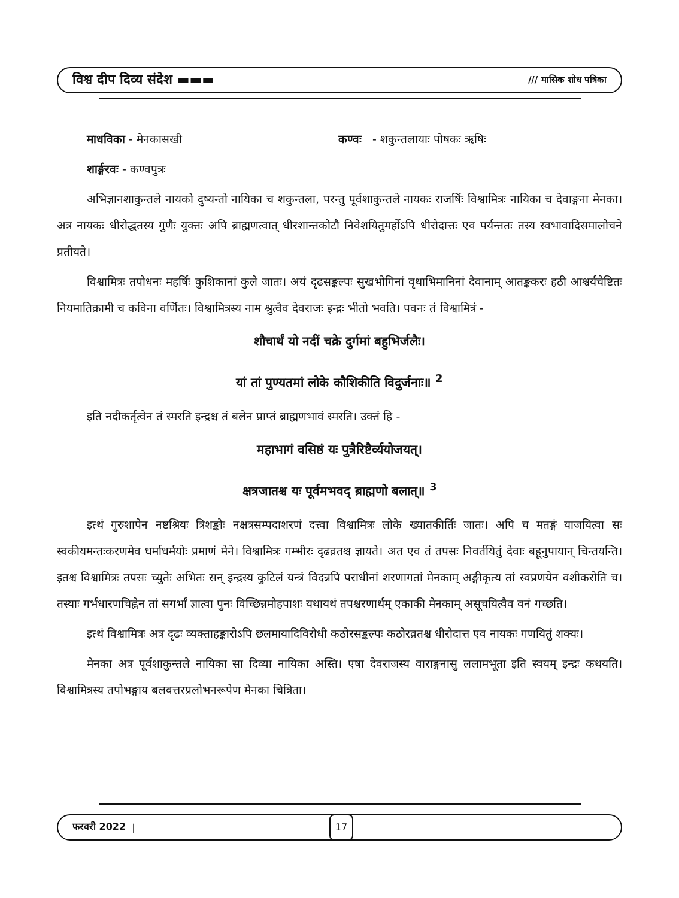विश्व दीप दिव्य संदेश ▬▬▬ /// मासिक शोध पत्रिका
माधविका - मेनकासखी कण्वः - शकुन्तलायाः पोषकः ऋषिः
शार्ङ्गरवः - कण्वपुत्रः
अभिज्ञानशाकुन्तले नायको दुष्यन्तो नायिका च शकुन्तला, परन्तु पूर्वशाकुन्तले नायकः राजर्षिः विश्वामित्रः नायिका च देवाङ्गना मेनका। अत्र नायकः धीरोद्धतस्य गुणैः युक्तः अपि ब्राह्मणत्वात् धीरशान्तकोटौ निवेशयितुमर्होऽपि धीरोदात्तः एव पर्यन्ततः तस्य स्वभावादिसमालोचने प्रतीयते।
विश्वामित्रः तपोधनः महर्षिः कुशिकानां कुले जातः। अयं दृढसङ्कल्पः सुखभोगिनां वृथाभिमानिनां देवानाम् आतङ्ककरः हठी आश्चर्यचेष्टितः नियमातिक्रामी च कविना वर्णितः। विश्वामित्रस्य नाम श्रुत्वैव देवराजः इन्द्रः भीतो भवति। पवनः तं विश्वामित्रं -
शौचार्थं यो नदीं चक्रे दुर्गमां बहुभिर्जलैः।
यां तां पुण्यतमां लोके कौशिकीति विदुर्जनाः॥ <sup>2</sup>
इति नदीकर्तृत्वेन तं स्मरति इन्द्रश्च तं बलेन प्राप्तं ब्राह्मणभावं स्मरति। उक्तं हि -
महाभागं वसिष्ठं यः पुत्रैरिष्टैर्व्ययोजयत्।
क्षत्रजातश्च यः पूर्वमभवद् ब्राह्मणो बलात्॥ <sup>3</sup>
इत्थं गुरुशापेन नष्टश्रियः त्रिशङ्कोः नक्षत्रसम्पदाशरणं दत्त्वा विश्वामित्रः लोके ख्यातकीर्तिः जातः। अपि च मतङ्गं याजयित्वा सः स्वकीयमन्तःकरणमेव धर्माधर्मयोः प्रमाणं मेने। विश्वामित्रः गम्भीरः दृढव्रतश्च ज्ञायते। अत एव तं तपसः निवर्तयितुं देवाः बहूनुपायान् चिन्तयन्ति। इतश्च विश्वामित्रः तपसः च्युतेः अभितः सन् इन्द्रस्य कुटिलं यन्त्रं विदन्नपि पराधीनां शरणागतां मेनकाम् अङ्गीकृत्य तां स्वप्रणयेन वशीकरोति च। तस्याः गर्भधारणचिह्नेन तां सगर्भां ज्ञात्वा पुनः विच्छिन्नमोहपाशः यथायथं तपश्चरणार्थम् एकाकी मेनकाम् असूचयित्वैव वनं गच्छति।
इत्थं विश्वामित्रः अत्र दृढः व्यक्ताहङ्कारोऽपि छलमायादिविरोधी कठोरसङ्कल्पः कठोरव्रतश्च धीरोदात्त एव नायकः गणयितुं शक्यः।
मेनका अत्र पूर्वशाकुन्तले नायिका सा दिव्या नायिका अस्ति। एषा देवराजस्य वाराङ्गनासु ललामभूता इति स्वयम् इन्द्रः कथयति। विश्वामित्रस्य तपोभङ्गाय बलवत्तरप्रलोभनरूपेण मेनका चित्रिता।
फरवरी 2022 | 17